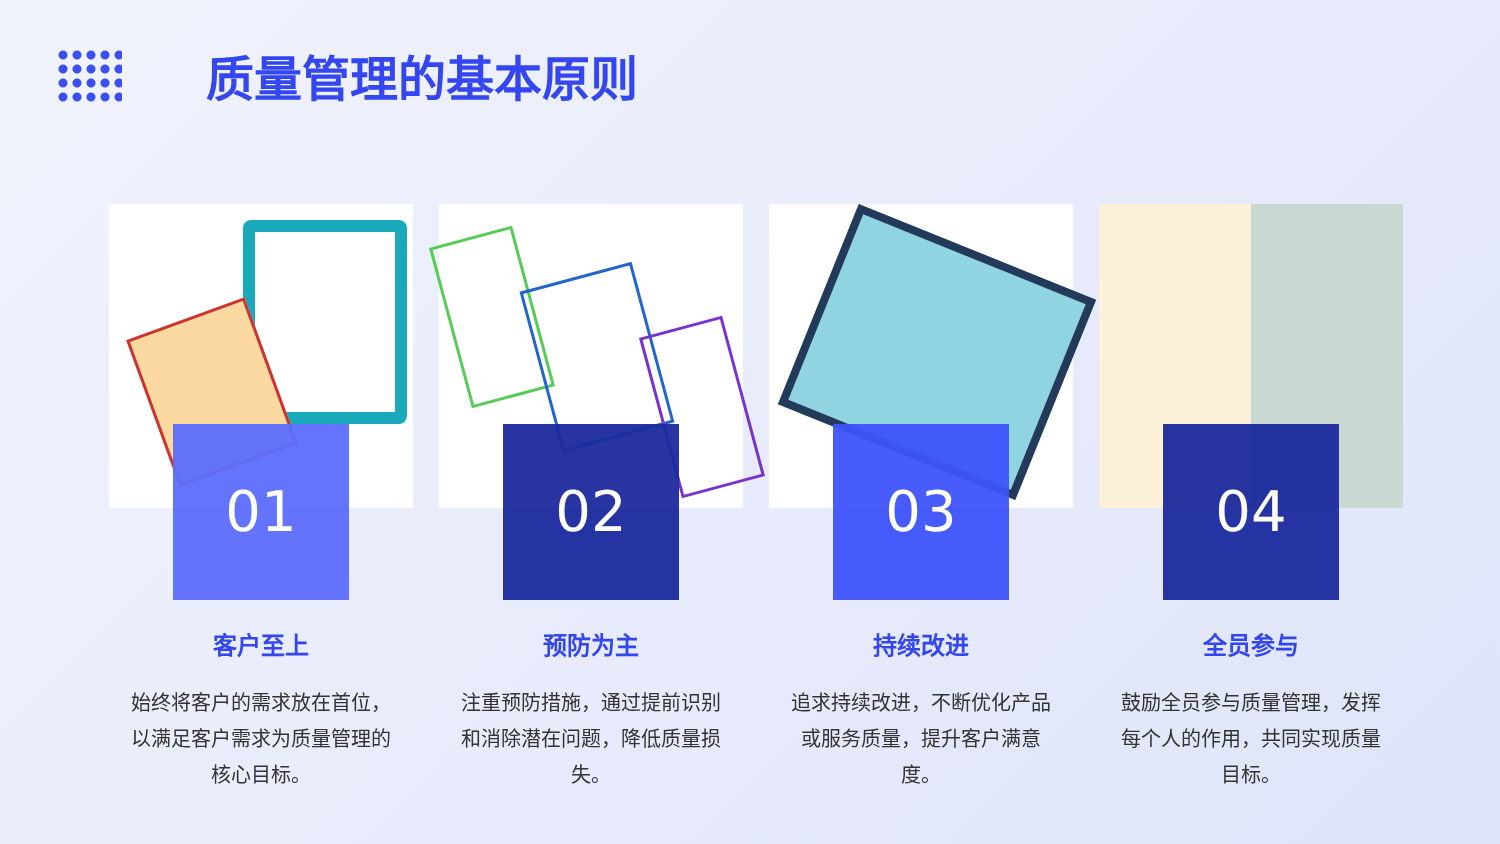质量管理的基本原则
01
客户至上
始终将客户的需求放在首位，以满足客户需求为质量管理的核心目标。
02
预防为主
注重预防措施，通过提前识别和消除潜在问题，降低质量损失。
03
持续改进
追求持续改进，不断优化产品或服务质量，提升客户满意度。
04
全员参与
鼓励全员参与质量管理，发挥每个人的作用，共同实现质量目标。